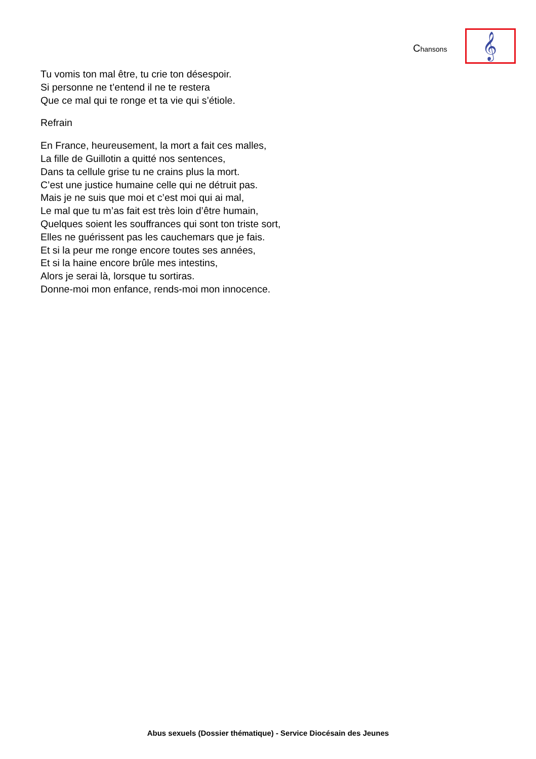Chansons
𝄞
Tu vomis ton mal être, tu crie ton désespoir.
Si personne ne t’entend il ne te restera
Que ce mal qui te ronge et ta vie qui s’étiole.
Refrain
En France, heureusement, la mort a fait ces malles,
La fille de Guillotin a quitté nos sentences,
Dans ta cellule grise tu ne crains plus la mort.
C’est une justice humaine celle qui ne détruit pas.
Mais je ne suis que moi et c’est moi qui ai mal,
Le mal que tu m’as fait est très loin d’être humain,
Quelques soient les souffrances qui sont ton triste sort,
Elles ne guérissent pas les cauchemars que je fais.
Et si la peur me ronge encore toutes ses années,
Et si la haine encore brûle mes intestins,
Alors je serai là, lorsque tu sortiras.
Donne-moi mon enfance, rends-moi mon innocence.
Abus sexuels (Dossier thématique) - Service Diocésain des Jeunes